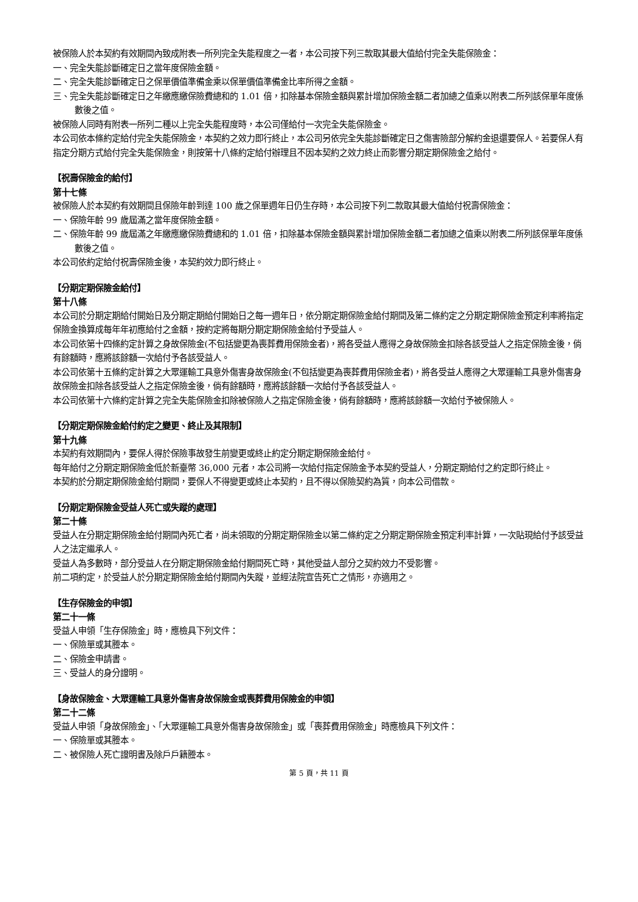被保險人於本契約有效期間內致成附表一所列完全失能程度之一者，本公司按下列三款取其最大值給付完全失能保險金：
一、完全失能診斷確定日之當年度保險金額。
二、完全失能診斷確定日之保單價值準備金乘以保單價值準備金比率所得之金額。
三、完全失能診斷確定日之年繳應繳保險費總和的 1.01 倍，扣除基本保險金額與累計增加保險金額二者加總之值乘以附表二所列該保單年度係數後之值。
被保險人同時有附表一所列二種以上完全失能程度時，本公司僅給付一次完全失能保險金。
本公司依本條約定給付完全失能保險金，本契約之效力即行終止，本公司另依完全失能診斷確定日之傷害險部分解約金退還要保人。若要保人有指定分期方式給付完全失能保險金，則按第十八條約定給付辦理且不因本契約之效力終止而影響分期定期保險金之給付。
【祝壽保險金的給付】
第十七條
被保險人於本契約有效期間且保險年齡到達 100 歲之保單週年日仍生存時，本公司按下列二款取其最大值給付祝壽保險金：
一、保險年齡 99 歲屆滿之當年度保險金額。
二、保險年齡 99 歲屆滿之年繳應繳保險費總和的 1.01 倍，扣除基本保險金額與累計增加保險金額二者加總之值乘以附表二所列該保單年度係數後之值。
本公司依約定給付祝壽保險金後，本契約效力即行終止。
【分期定期保險金給付】
第十八條
本公司於分期定期給付開始日及分期定期給付開始日之每一週年日，依分期定期保險金給付期間及第二條約定之分期定期保險金預定利率將指定保險金換算成每年年初應給付之金額，按約定將每期分期定期保險金給付予受益人。
本公司依第十四條約定計算之身故保險金(不包括變更為喪葬費用保險金者)，將各受益人應得之身故保險金扣除各該受益人之指定保險金後，倘有餘額時，應將該餘額一次給付予各該受益人。
本公司依第十五條約定計算之大眾運輸工具意外傷害身故保險金(不包括變更為喪葬費用保險金者)，將各受益人應得之大眾運輸工具意外傷害身故保險金扣除各該受益人之指定保險金後，倘有餘額時，應將該餘額一次給付予各該受益人。
本公司依第十六條約定計算之完全失能保險金扣除被保險人之指定保險金後，倘有餘額時，應將該餘額一次給付予被保險人。
【分期定期保險金給付約定之變更、終止及其限制】
第十九條
本契約有效期間內，要保人得於保險事故發生前變更或終止約定分期定期保險金給付。
每年給付之分期定期保險金低於新臺幣 36,000 元者，本公司將一次給付指定保險金予本契約受益人，分期定期給付之約定即行終止。
本契約於分期定期保險金給付期間，要保人不得變更或終止本契約，且不得以保險契約為質，向本公司借款。
【分期定期保險金受益人死亡或失蹤的處理】
第二十條
受益人在分期定期保險金給付期間內死亡者，尚未領取的分期定期保險金以第二條約定之分期定期保險金預定利率計算，一次貼現給付予該受益人之法定繼承人。
受益人為多數時，部分受益人在分期定期保險金給付期間死亡時，其他受益人部分之契約效力不受影響。
前二項約定，於受益人於分期定期保險金給付期間內失蹤，並經法院宣告死亡之情形，亦適用之。
【生存保險金的申領】
第二十一條
受益人申領「生存保險金」時，應檢具下列文件：
一、保險單或其謄本。
二、保險金申請書。
三、受益人的身分證明。
【身故保險金、大眾運輸工具意外傷害身故保險金或喪葬費用保險金的申領】
第二十二條
受益人申領「身故保險金」、「大眾運輸工具意外傷害身故保險金」或「喪葬費用保險金」時應檢具下列文件：
一、保險單或其謄本。
二、被保險人死亡證明書及除戶戶籍謄本。
第 5 頁，共 11 頁